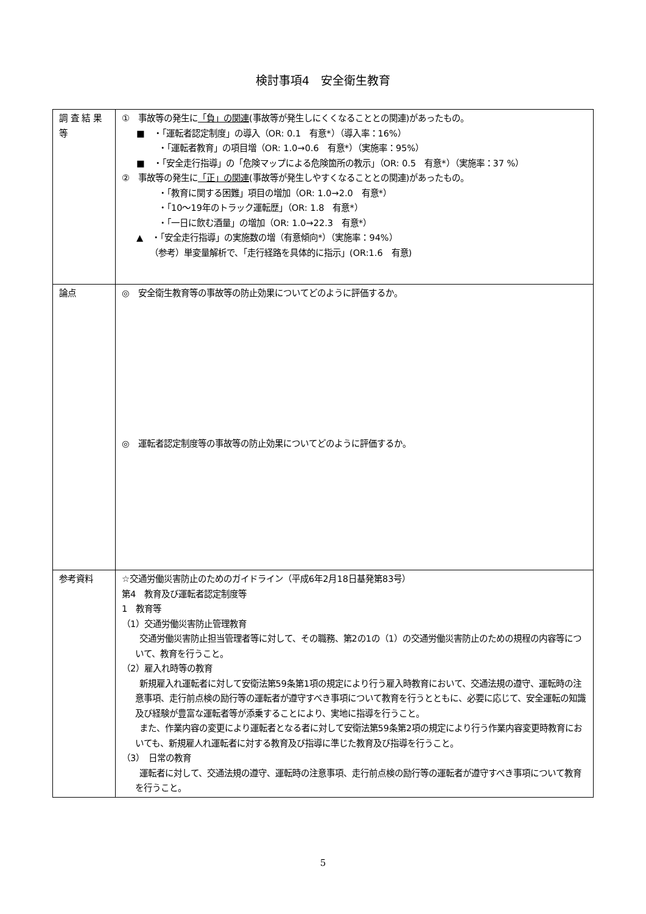検討事項4　安全衛生教育
| 調 査 結 果 等 | ① 事故等の発生に 「負」の関連 (事故等が発生しにくくなることとの関連)があったもの。 ■ ・「運転者認定制度」の導入（OR: 0.1 有意*）（導入率：16%） ・「運転者教育」の項目増（OR: 1.0→0.6 有意*）（実施率：95%） ■ ・「安全走行指導」の「危険マップによる危険箇所の教示」（OR: 0.5 有意*）（実施率：37 %） ② 事故等の発生に 「正」の関連 (事故等が発生しやすくなることとの関連)があったもの。 ・「教育に関する困難」項目の増加（OR: 1.0→2.0 有意*） ・「10～19年のトラック運転歴」（OR: 1.8 有意*） ・「一日に飲む酒量」の増加（OR: 1.0→22.3 有意*） ▲ ・「安全走行指導」の実施数の増（有意傾向*）（実施率：94%） （参考）単変量解析で、「走行経路を具体的に指示」(OR:1.6 有意) |
| 論点 | ◎ 安全衛生教育等の事故等の防止効果についてどのように評価するか。 ◎ 運転者認定制度等の事故等の防止効果についてどのように評価するか。 |
| 参考資料 | ☆交通労働災害防止のためのガイドライン（平成6年2月18日基発第83号） 第4 教育及び運転者認定制度等 1 教育等 （1）交通労働災害防止管理教育 交通労働災害防止担当管理者等に対して、その職務、第2の1の（1）の交通労働災害防止のための規程の内容等について、教育を行うこと。 （2）雇入れ時等の教育 新規雇入れ運転者に対して安衛法第59条第1項の規定により行う雇入時教育において、交通法規の遵守、運転時の注意事項、走行前点検の励行等の運転者が遵守すべき事項について教育を行うとともに、必要に応じて、安全運転の知識及び経験が豊富な運転者等が添乗することにより、実地に指導を行うこと。 また、作業内容の変更により運転者となる者に対して安衛法第59条第2項の規定により行う作業内容変更時教育においても、新規雇人れ運転者に対する教育及び指導に準じた教育及び指導を行うこと。 （3） 日常の教育 運転者に対して、交通法規の遵守、運転時の注意事項、走行前点検の励行等の運転者が遵守すべき事項について教育を行うこと。 |
5